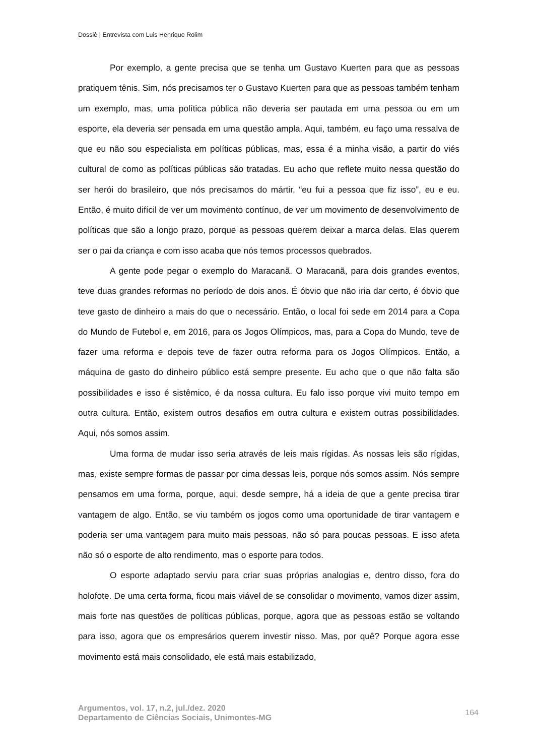Dossiê | Entrevista com Luis Henrique Rolim
Por exemplo, a gente precisa que se tenha um Gustavo Kuerten para que as pessoas pratiquem tênis. Sim, nós precisamos ter o Gustavo Kuerten para que as pessoas também tenham um exemplo, mas, uma política pública não deveria ser pautada em uma pessoa ou em um esporte, ela deveria ser pensada em uma questão ampla. Aqui, também, eu faço uma ressalva de que eu não sou especialista em políticas públicas, mas, essa é a minha visão, a partir do viés cultural de como as políticas públicas são tratadas. Eu acho que reflete muito nessa questão do ser herói do brasileiro, que nós precisamos do mártir, “eu fui a pessoa que fiz isso”, eu e eu. Então, é muito difícil de ver um movimento contínuo, de ver um movimento de desenvolvimento de políticas que são a longo prazo, porque as pessoas querem deixar a marca delas. Elas querem ser o pai da criança e com isso acaba que nós temos processos quebrados.
A gente pode pegar o exemplo do Maracanã. O Maracanã, para dois grandes eventos, teve duas grandes reformas no período de dois anos. É óbvio que não iria dar certo, é óbvio que teve gasto de dinheiro a mais do que o necessário. Então, o local foi sede em 2014 para a Copa do Mundo de Futebol e, em 2016, para os Jogos Olímpicos, mas, para a Copa do Mundo, teve de fazer uma reforma e depois teve de fazer outra reforma para os Jogos Olímpicos. Então, a máquina de gasto do dinheiro público está sempre presente. Eu acho que o que não falta são possibilidades e isso é sistêmico, é da nossa cultura. Eu falo isso porque vivi muito tempo em outra cultura. Então, existem outros desafios em outra cultura e existem outras possibilidades. Aqui, nós somos assim.
Uma forma de mudar isso seria através de leis mais rígidas. As nossas leis são rígidas, mas, existe sempre formas de passar por cima dessas leis, porque nós somos assim. Nós sempre pensamos em uma forma, porque, aqui, desde sempre, há a ideia de que a gente precisa tirar vantagem de algo. Então, se viu também os jogos como uma oportunidade de tirar vantagem e poderia ser uma vantagem para muito mais pessoas, não só para poucas pessoas. E isso afeta não só o esporte de alto rendimento, mas o esporte para todos.
O esporte adaptado serviu para criar suas próprias analogias e, dentro disso, fora do holofote. De uma certa forma, ficou mais viável de se consolidar o movimento, vamos dizer assim, mais forte nas questões de políticas públicas, porque, agora que as pessoas estão se voltando para isso, agora que os empresários querem investir nisso. Mas, por quê? Porque agora esse movimento está mais consolidado, ele está mais estabilizado,
Argumentos, vol. 17, n.2, jul./dez. 2020
Departamento de Ciências Sociais, Unimontes-MG
164